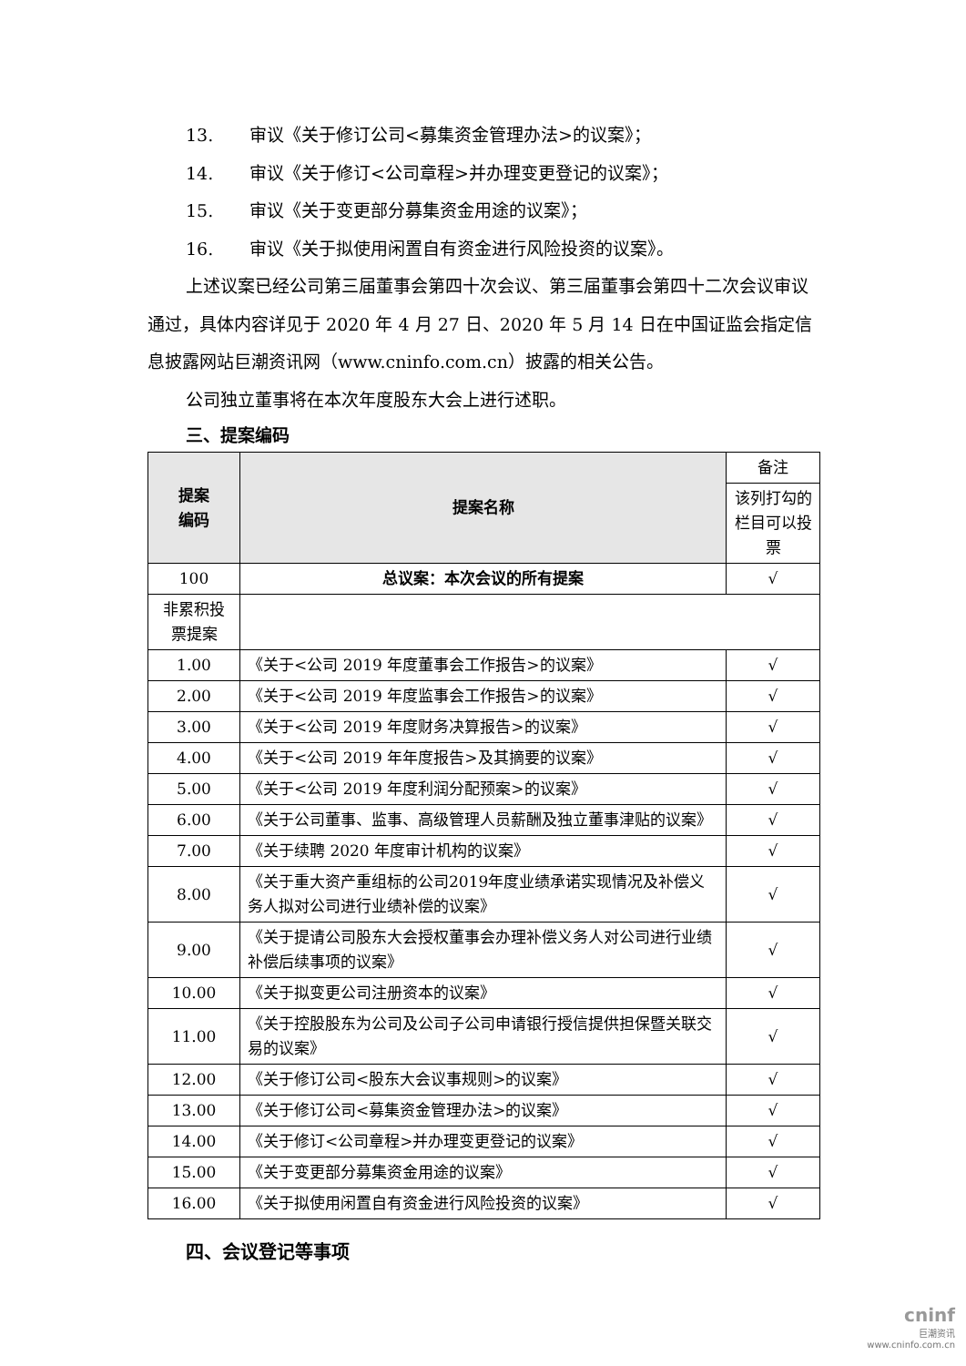13. 审议《关于修订公司<募集资金管理办法>的议案》；
14. 审议《关于修订<公司章程>并办理变更登记的议案》；
15. 审议《关于变更部分募集资金用途的议案》；
16. 审议《关于拟使用闲置自有资金进行风险投资的议案》。
上述议案已经公司第三届董事会第四十次会议、第三届董事会第四十二次会议审议通过，具体内容详见于 2020 年 4 月 27 日、2020 年 5 月 14 日在中国证监会指定信息披露网站巨潮资讯网（www.cninfo.com.cn）披露的相关公告。
公司独立董事将在本次年度股东大会上进行述职。
三、提案编码
| 提案 编码 | 提案名称 | 备注 |
| --- | --- | --- |
| | | 该列打勾的栏目可以投票 |
| 100 | 总议案：本次会议的所有提案 | √ |
| 非累积投票提案 | | |
| 1.00 | 《关于<公司 2019 年度董事会工作报告>的议案》 | √ |
| 2.00 | 《关于<公司 2019 年度监事会工作报告>的议案》 | √ |
| 3.00 | 《关于<公司 2019 年度财务决算报告>的议案》 | √ |
| 4.00 | 《关于<公司 2019 年年度报告>及其摘要的议案》 | √ |
| 5.00 | 《关于<公司 2019 年度利润分配预案>的议案》 | √ |
| 6.00 | 《关于公司董事、监事、高级管理人员薪酬及独立董事津贴的议案》 | √ |
| 7.00 | 《关于续聘 2020 年度审计机构的议案》 | √ |
| 8.00 | 《关于重大资产重组标的公司2019年度业绩承诺实现情况及补偿义务人拟对公司进行业绩补偿的议案》 | √ |
| 9.00 | 《关于提请公司股东大会授权董事会办理补偿义务人对公司进行业绩补偿后续事项的议案》 | √ |
| 10.00 | 《关于拟变更公司注册资本的议案》 | √ |
| 11.00 | 《关于控股股东为公司及公司子公司申请银行授信提供担保暨关联交易的议案》 | √ |
| 12.00 | 《关于修订公司<股东大会议事规则>的议案》 | √ |
| 13.00 | 《关于修订公司<募集资金管理办法>的议案》 | √ |
| 14.00 | 《关于修订<公司章程>并办理变更登记的议案》 | √ |
| 15.00 | 《关于变更部分募集资金用途的议案》 | √ |
| 16.00 | 《关于拟使用闲置自有资金进行风险投资的议案》 | √ |
四、会议登记等事项
cninf
巨潮资讯
www.cninfo.com.cn